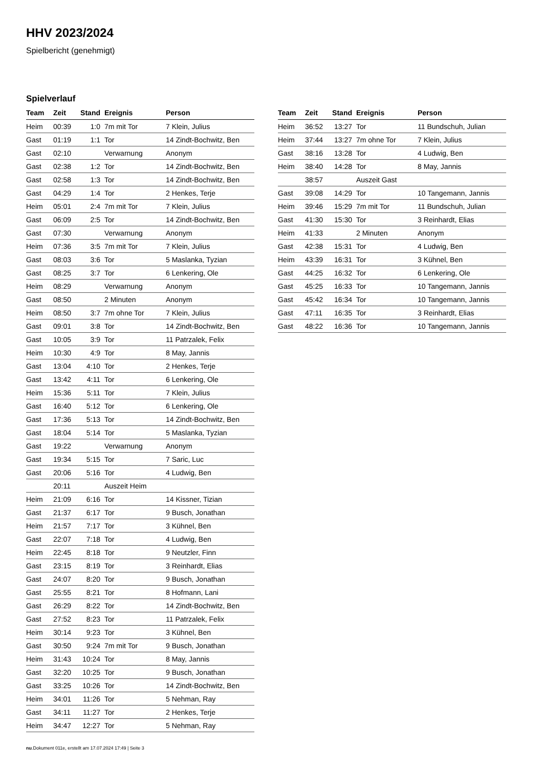HHV 2023/2024
Spielbericht (genehmigt)
Spielverlauf
| Team | Zeit | Stand | Ereignis | Person |
| --- | --- | --- | --- | --- |
| Heim | 00:39 | 1:0 | 7m mit Tor | 7 Klein, Julius |
| Gast | 01:19 | 1:1 | Tor | 14 Zindt-Bochwitz, Ben |
| Gast | 02:10 | | Verwarnung | Anonym |
| Gast | 02:38 | 1:2 | Tor | 14 Zindt-Bochwitz, Ben |
| Gast | 02:58 | 1:3 | Tor | 14 Zindt-Bochwitz, Ben |
| Gast | 04:29 | 1:4 | Tor | 2 Henkes, Terje |
| Heim | 05:01 | 2:4 | 7m mit Tor | 7 Klein, Julius |
| Gast | 06:09 | 2:5 | Tor | 14 Zindt-Bochwitz, Ben |
| Gast | 07:30 | | Verwarnung | Anonym |
| Heim | 07:36 | 3:5 | 7m mit Tor | 7 Klein, Julius |
| Gast | 08:03 | 3:6 | Tor | 5 Maslanka, Tyzian |
| Gast | 08:25 | 3:7 | Tor | 6 Lenkering, Ole |
| Heim | 08:29 | | Verwarnung | Anonym |
| Gast | 08:50 | | 2 Minuten | Anonym |
| Heim | 08:50 | 3:7 | 7m ohne Tor | 7 Klein, Julius |
| Gast | 09:01 | 3:8 | Tor | 14 Zindt-Bochwitz, Ben |
| Gast | 10:05 | 3:9 | Tor | 11 Patrzalek, Felix |
| Heim | 10:30 | 4:9 | Tor | 8 May, Jannis |
| Gast | 13:04 | 4:10 | Tor | 2 Henkes, Terje |
| Gast | 13:42 | 4:11 | Tor | 6 Lenkering, Ole |
| Heim | 15:36 | 5:11 | Tor | 7 Klein, Julius |
| Gast | 16:40 | 5:12 | Tor | 6 Lenkering, Ole |
| Gast | 17:36 | 5:13 | Tor | 14 Zindt-Bochwitz, Ben |
| Gast | 18:04 | 5:14 | Tor | 5 Maslanka, Tyzian |
| Gast | 19:22 | | Verwarnung | Anonym |
| Gast | 19:34 | 5:15 | Tor | 7 Saric, Luc |
| Gast | 20:06 | 5:16 | Tor | 4 Ludwig, Ben |
| | 20:11 | | Auszeit Heim | |
| Heim | 21:09 | 6:16 | Tor | 14 Kissner, Tizian |
| Gast | 21:37 | 6:17 | Tor | 9 Busch, Jonathan |
| Heim | 21:57 | 7:17 | Tor | 3 Kühnel, Ben |
| Gast | 22:07 | 7:18 | Tor | 4 Ludwig, Ben |
| Heim | 22:45 | 8:18 | Tor | 9 Neutzler, Finn |
| Gast | 23:15 | 8:19 | Tor | 3 Reinhardt, Elias |
| Gast | 24:07 | 8:20 | Tor | 9 Busch, Jonathan |
| Gast | 25:55 | 8:21 | Tor | 8 Hofmann, Lani |
| Gast | 26:29 | 8:22 | Tor | 14 Zindt-Bochwitz, Ben |
| Gast | 27:52 | 8:23 | Tor | 11 Patrzalek, Felix |
| Heim | 30:14 | 9:23 | Tor | 3 Kühnel, Ben |
| Gast | 30:50 | 9:24 | 7m mit Tor | 9 Busch, Jonathan |
| Heim | 31:43 | 10:24 | Tor | 8 May, Jannis |
| Gast | 32:20 | 10:25 | Tor | 9 Busch, Jonathan |
| Gast | 33:25 | 10:26 | Tor | 14 Zindt-Bochwitz, Ben |
| Heim | 34:01 | 11:26 | Tor | 5 Nehman, Ray |
| Gast | 34:11 | 11:27 | Tor | 2 Henkes, Terje |
| Heim | 34:47 | 12:27 | Tor | 5 Nehman, Ray |
| Team | Zeit | Stand | Ereignis | Person |
| --- | --- | --- | --- | --- |
| Heim | 36:52 | 13:27 | Tor | 11 Bundschuh, Julian |
| Heim | 37:44 | 13:27 | 7m ohne Tor | 7 Klein, Julius |
| Gast | 38:16 | 13:28 | Tor | 4 Ludwig, Ben |
| Heim | 38:40 | 14:28 | Tor | 8 May, Jannis |
| | 38:57 | | Auszeit Gast | |
| Gast | 39:08 | 14:29 | Tor | 10 Tangemann, Jannis |
| Heim | 39:46 | 15:29 | 7m mit Tor | 11 Bundschuh, Julian |
| Gast | 41:30 | 15:30 | Tor | 3 Reinhardt, Elias |
| Heim | 41:33 | | 2 Minuten | Anonym |
| Gast | 42:38 | 15:31 | Tor | 4 Ludwig, Ben |
| Heim | 43:39 | 16:31 | Tor | 3 Kühnel, Ben |
| Gast | 44:25 | 16:32 | Tor | 6 Lenkering, Ole |
| Gast | 45:25 | 16:33 | Tor | 10 Tangemann, Jannis |
| Gast | 45:42 | 16:34 | Tor | 10 Tangemann, Jannis |
| Gast | 47:11 | 16:35 | Tor | 3 Reinhardt, Elias |
| Gast | 48:22 | 16:36 | Tor | 10 Tangemann, Jannis |
nu.Dokument 011e, erstellt am 17.07.2024 17:49 | Seite 3